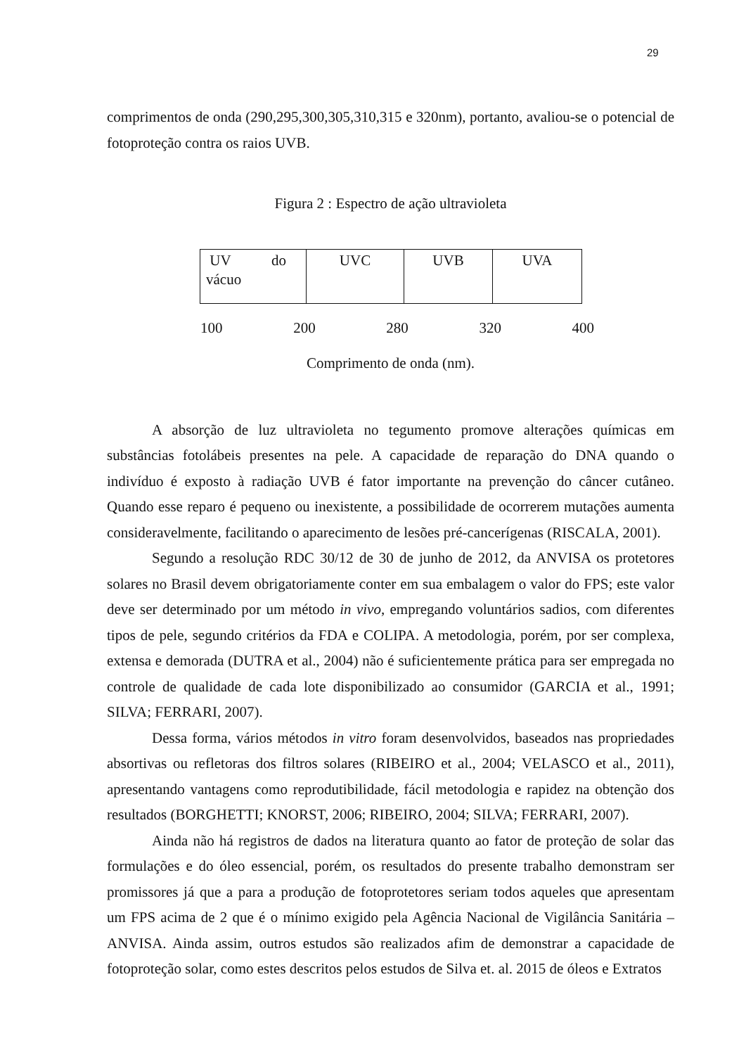29
comprimentos de onda (290,295,300,305,310,315 e 320nm), portanto, avaliou-se o potencial de fotoproteção contra os raios UVB.
Figura 2 : Espectro de ação ultravioleta
| UV do vácuo | UVC | UVB | UVA |
100 200 280 320 400
Comprimento de onda (nm).
A absorção de luz ultravioleta no tegumento promove alterações químicas em substâncias fotolábeis presentes na pele. A capacidade de reparação do DNA quando o indivíduo é exposto à radiação UVB é fator importante na prevenção do câncer cutâneo. Quando esse reparo é pequeno ou inexistente, a possibilidade de ocorrerem mutações aumenta consideravelmente, facilitando o aparecimento de lesões pré-cancerígenas (RISCALA, 2001).
Segundo a resolução RDC 30/12 de 30 de junho de 2012, da ANVISA os protetores solares no Brasil devem obrigatoriamente conter em sua embalagem o valor do FPS; este valor deve ser determinado por um método in vivo, empregando voluntários sadios, com diferentes tipos de pele, segundo critérios da FDA e COLIPA. A metodologia, porém, por ser complexa, extensa e demorada (DUTRA et al., 2004) não é suficientemente prática para ser empregada no controle de qualidade de cada lote disponibilizado ao consumidor (GARCIA et al., 1991; SILVA; FERRARI, 2007).
Dessa forma, vários métodos in vitro foram desenvolvidos, baseados nas propriedades absortivas ou refletoras dos filtros solares (RIBEIRO et al., 2004; VELASCO et al., 2011), apresentando vantagens como reprodutibilidade, fácil metodologia e rapidez na obtenção dos resultados (BORGHETTI; KNORST, 2006; RIBEIRO, 2004; SILVA; FERRARI, 2007).
Ainda não há registros de dados na literatura quanto ao fator de proteção de solar das formulações e do óleo essencial, porém, os resultados do presente trabalho demonstram ser promissores já que a para a produção de fotoprotetores seriam todos aqueles que apresentam um FPS acima de 2 que é o mínimo exigido pela Agência Nacional de Vigilância Sanitária – ANVISA. Ainda assim, outros estudos são realizados afim de demonstrar a capacidade de fotoproteção solar, como estes descritos pelos estudos de Silva et. al. 2015 de óleos e Extratos